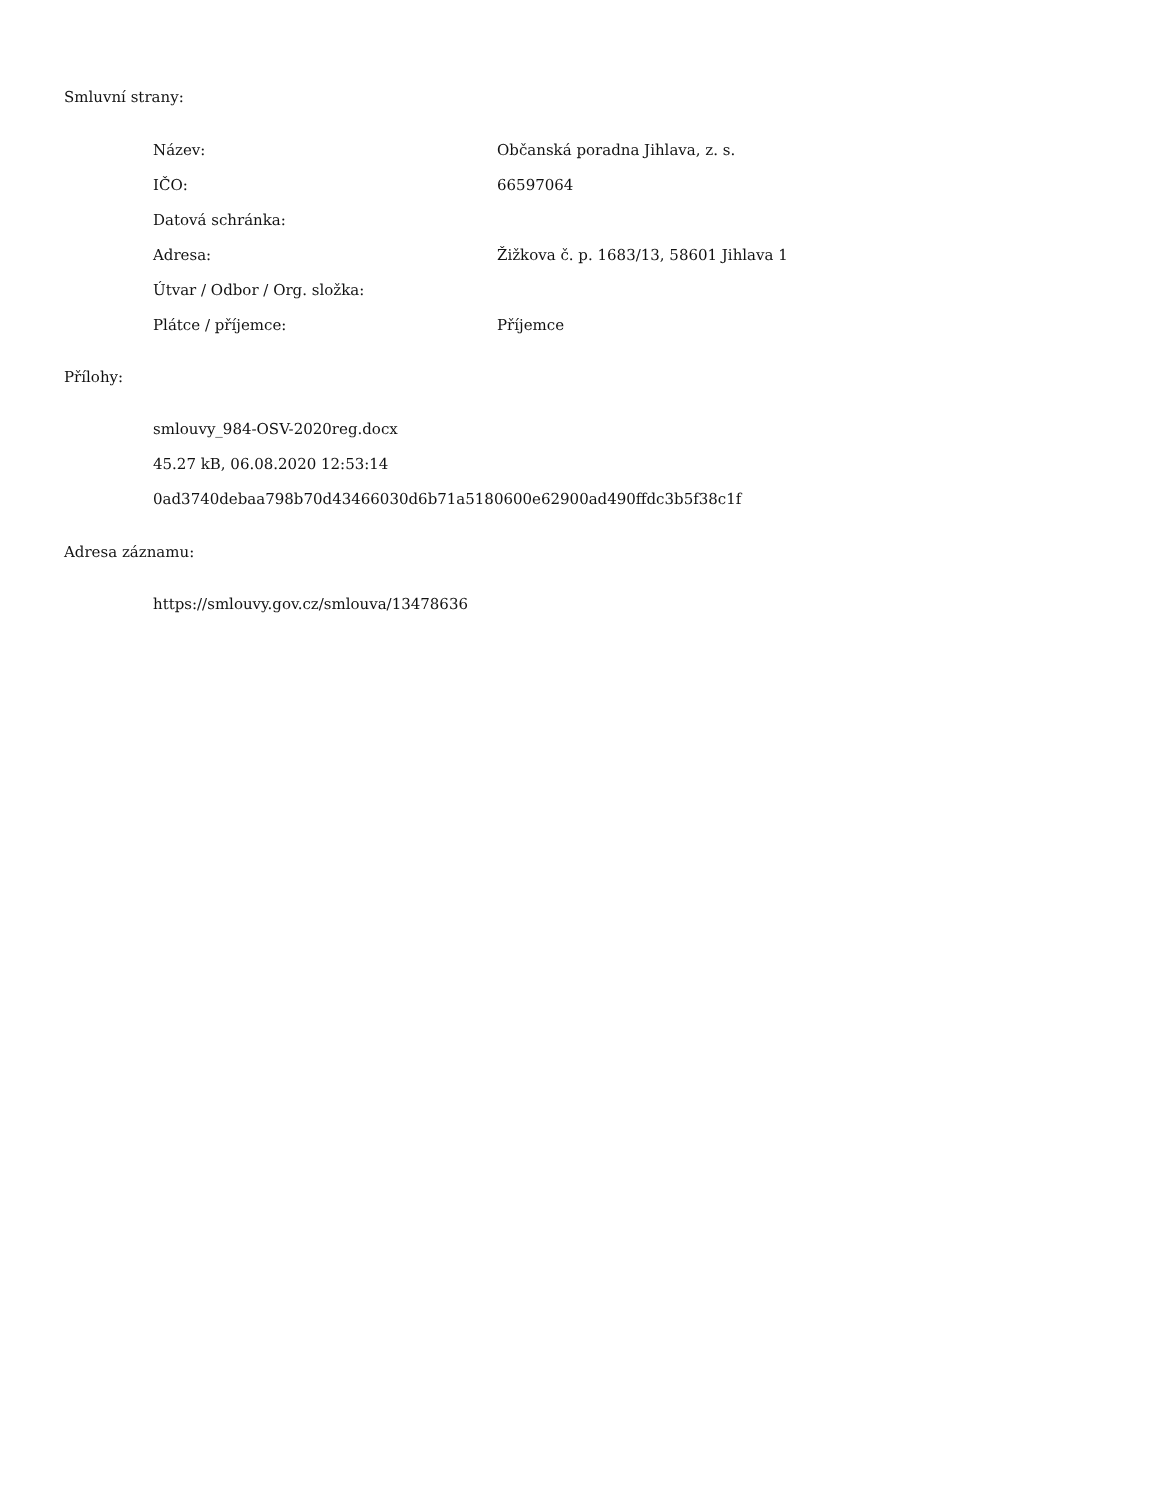Smluvní strany:
| Název: | Občanská poradna Jihlava, z. s. |
| IČO: | 66597064 |
| Datová schránka: | |
| Adresa: | Žižkova č. p. 1683/13, 58601 Jihlava 1 |
| Útvar / Odbor / Org. složka: | |
| Plátce / příjemce: | Příjemce |
Přílohy:
smlouvy_984-OSV-2020reg.docx
45.27 kB, 06.08.2020 12:53:14
0ad3740debaa798b70d43466030d6b71a5180600e62900ad490ffdc3b5f38c1f
Adresa záznamu:
https://smlouvy.gov.cz/smlouva/13478636